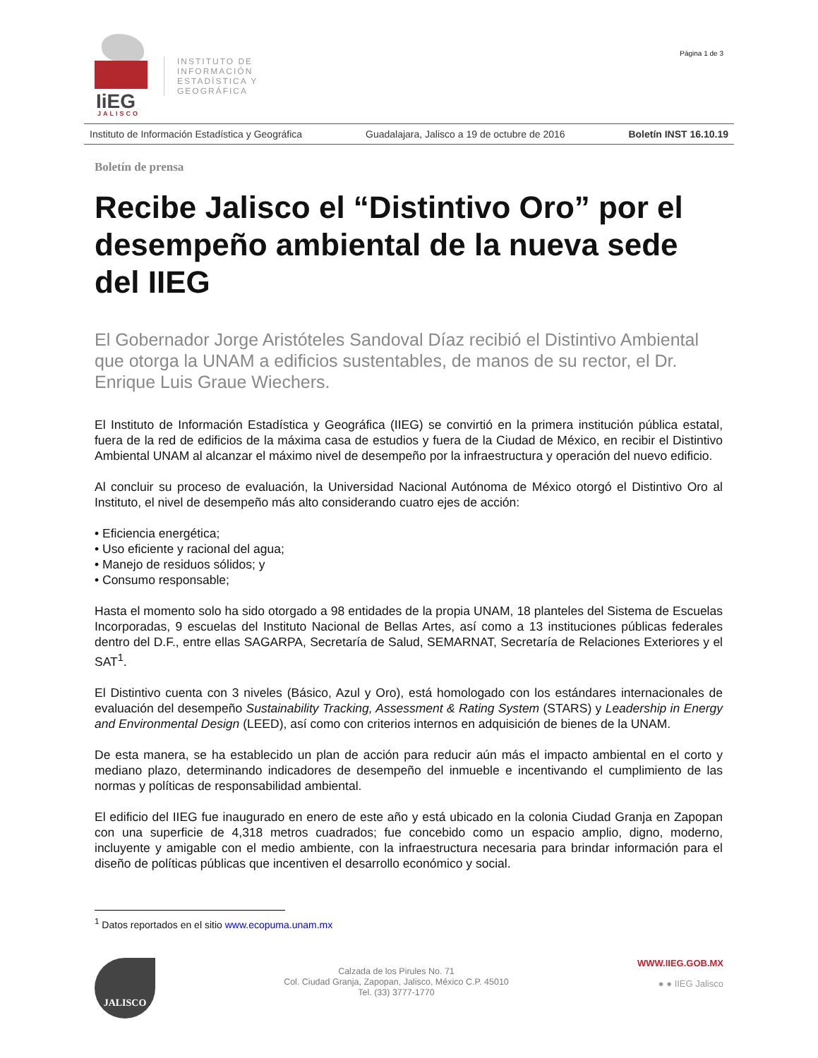IiEG JALISCO
INSTITUTO DE
INFORMACIÓN
ESTADÍSTICA Y
GEOGRÁFICA
Página 1 de 3
Instituto de Información Estadística y Geográfica Guadalajara, Jalisco a 19 de octubre de 2016 Boletín INST 16.10.19
Boletín de prensa
Recibe Jalisco el “Distintivo Oro” por el desempeño ambiental de la nueva sede del IIEG
El Gobernador Jorge Aristóteles Sandoval Díaz recibió el Distintivo Ambiental que otorga la UNAM a edificios sustentables, de manos de su rector, el Dr. Enrique Luis Graue Wiechers.
El Instituto de Información Estadística y Geográfica (IIEG) se convirtió en la primera institución pública estatal, fuera de la red de edificios de la máxima casa de estudios y fuera de la Ciudad de México, en recibir el Distintivo Ambiental UNAM al alcanzar el máximo nivel de desempeño por la infraestructura y operación del nuevo edificio.
Al concluir su proceso de evaluación, la Universidad Nacional Autónoma de México otorgó el Distintivo Oro al Instituto, el nivel de desempeño más alto considerando cuatro ejes de acción:
• Eficiencia energética;
• Uso eficiente y racional del agua;
• Manejo de residuos sólidos; y
• Consumo responsable;
Hasta el momento solo ha sido otorgado a 98 entidades de la propia UNAM, 18 planteles del Sistema de Escuelas Incorporadas, 9 escuelas del Instituto Nacional de Bellas Artes, así como a 13 instituciones públicas federales dentro del D.F., entre ellas SAGARPA, Secretaría de Salud, SEMARNAT, Secretaría de Relaciones Exteriores y el SAT<sup>1</sup>.
El Distintivo cuenta con 3 niveles (Básico, Azul y Oro), está homologado con los estándares internacionales de evaluación del desempeño Sustainability Tracking, Assessment & Rating System (STARS) y Leadership in Energy and Environmental Design (LEED), así como con criterios internos en adquisición de bienes de la UNAM.
De esta manera, se ha establecido un plan de acción para reducir aún más el impacto ambiental en el corto y mediano plazo, determinando indicadores de desempeño del inmueble e incentivando el cumplimiento de las normas y políticas de responsabilidad ambiental.
El edificio del IIEG fue inaugurado en enero de este año y está ubicado en la colonia Ciudad Granja en Zapopan con una superficie de 4,318 metros cuadrados; fue concebido como un espacio amplio, digno, moderno, incluyente y amigable con el medio ambiente, con la infraestructura necesaria para brindar información para el diseño de políticas públicas que incentiven el desarrollo económico y social.
<sup>1</sup> Datos reportados en el sitio www.ecopuma.unam.mx
JALISCO
Calzada de los Pirules No. 71
Col. Ciudad Granja, Zapopan, Jalisco, México C.P. 45010
Tel. (33) 3777-1770
WWW.IIEG.GOB.MX
● ● IIEG Jalisco